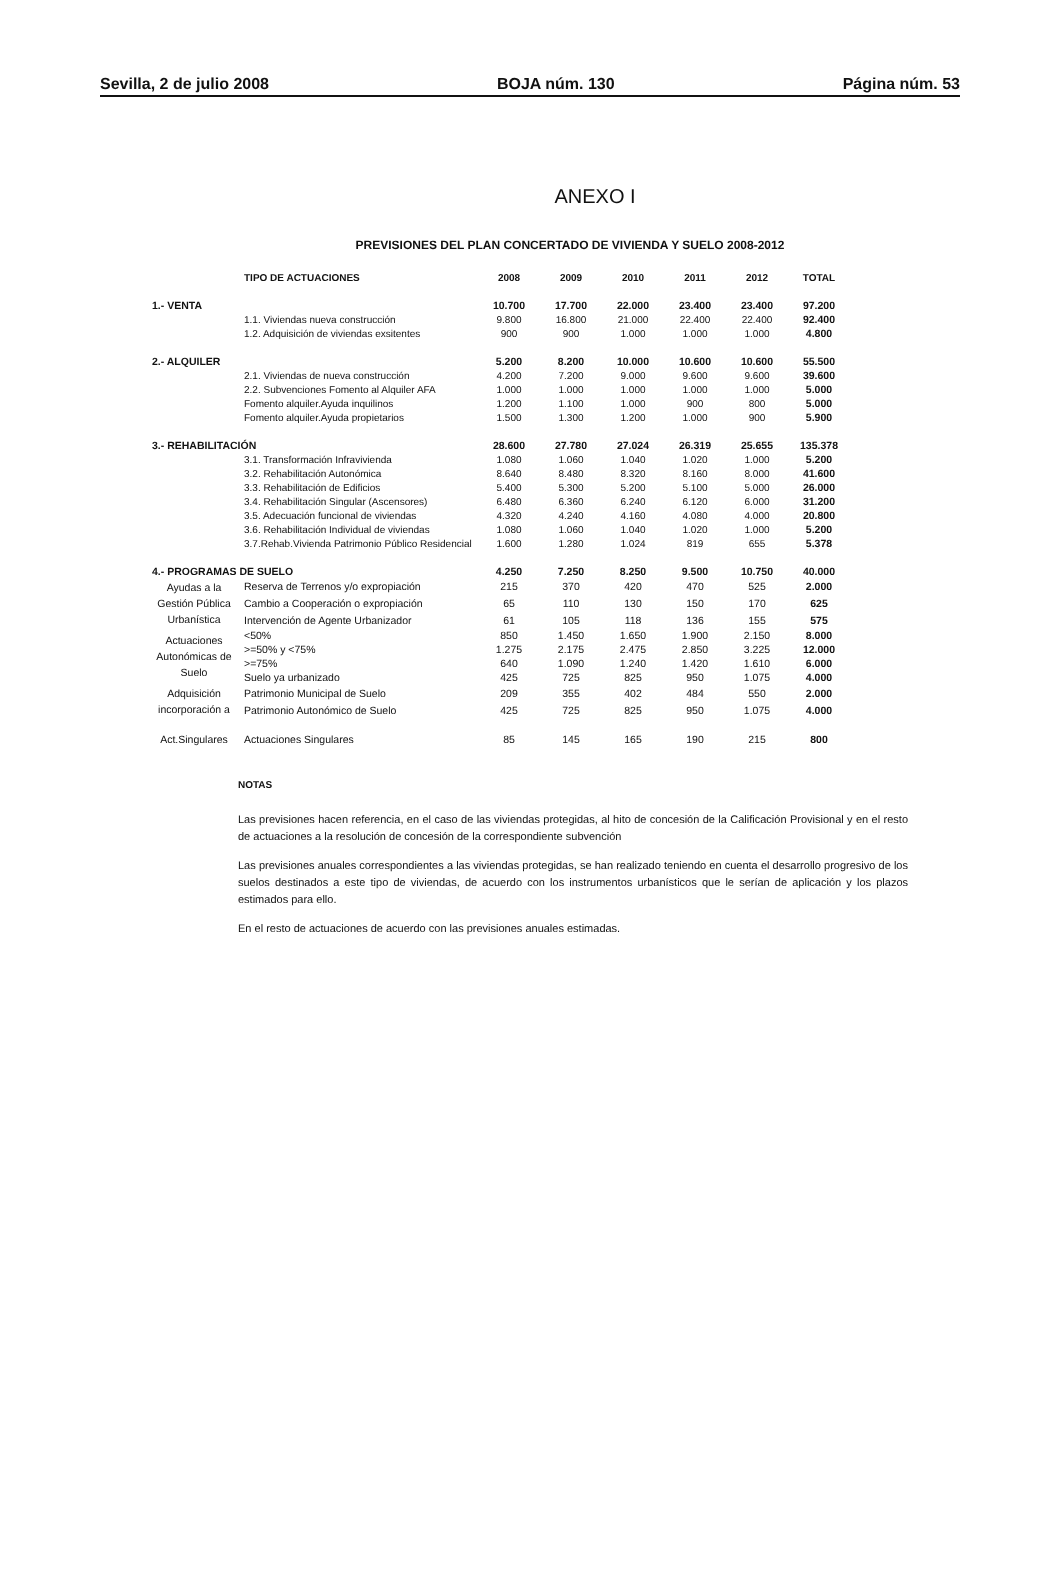Sevilla, 2 de julio 2008 BOJA núm. 130 Página núm. 53
ANEXO I
PREVISIONES DEL PLAN CONCERTADO DE VIVIENDA Y SUELO 2008-2012
| | TIPO DE ACTUACIONES | 2008 | 2009 | 2010 | 2011 | 2012 | TOTAL |
| --- | --- | --- | --- | --- | --- | --- | --- |
| 1.- VENTA | | 10.700 | 17.700 | 22.000 | 23.400 | 23.400 | 97.200 |
| | 1.1. Viviendas nueva construcción | 9.800 | 16.800 | 21.000 | 22.400 | 22.400 | 92.400 |
| | 1.2. Adquisición de viviendas exsitentes | 900 | 900 | 1.000 | 1.000 | 1.000 | 4.800 |
| 2.- ALQUILER | | 5.200 | 8.200 | 10.000 | 10.600 | 10.600 | 55.500 |
| | 2.1. Viviendas de nueva construcción | 4.200 | 7.200 | 9.000 | 9.600 | 9.600 | 39.600 |
| | 2.2. Subvenciones Fomento al Alquiler AFA | 1.000 | 1.000 | 1.000 | 1.000 | 1.000 | 5.000 |
| | Fomento alquiler.Ayuda inquilinos | 1.200 | 1.100 | 1.000 | 900 | 800 | 5.000 |
| | Fomento alquiler.Ayuda propietarios | 1.500 | 1.300 | 1.200 | 1.000 | 900 | 5.900 |
| 3.- REHABILITACIÓN | | 28.600 | 27.780 | 27.024 | 26.319 | 25.655 | 135.378 |
| | 3.1. Transformación Infravivienda | 1.080 | 1.060 | 1.040 | 1.020 | 1.000 | 5.200 |
| | 3.2. Rehabilitación Autonómica | 8.640 | 8.480 | 8.320 | 8.160 | 8.000 | 41.600 |
| | 3.3. Rehabilitación de Edificios | 5.400 | 5.300 | 5.200 | 5.100 | 5.000 | 26.000 |
| | 3.4. Rehabilitación Singular (Ascensores) | 6.480 | 6.360 | 6.240 | 6.120 | 6.000 | 31.200 |
| | 3.5. Adecuación funcional de viviendas | 4.320 | 4.240 | 4.160 | 4.080 | 4.000 | 20.800 |
| | 3.6. Rehabilitación Individual de viviendas | 1.080 | 1.060 | 1.040 | 1.020 | 1.000 | 5.200 |
| | 3.7.Rehab.Vivienda Patrimonio Público Residencial | 1.600 | 1.280 | 1.024 | 819 | 655 | 5.378 |
| 4.- PROGRAMAS DE SUELO | | 4.250 | 7.250 | 8.250 | 9.500 | 10.750 | 40.000 |
| Ayudas a la Gestión Pública Urbanística | Reserva de Terrenos y/o expropiación | 215 | 370 | 420 | 470 | 525 | 2.000 |
| | Cambio a Cooperación o expropiación | 65 | 110 | 130 | 150 | 170 | 625 |
| | Intervención de Agente Urbanizador | 61 | 105 | 118 | 136 | 155 | 575 |
| Actuaciones Autonómicas de Suelo | <50% | 850 | 1.450 | 1.650 | 1.900 | 2.150 | 8.000 |
| | >=50% y <75% | 1.275 | 2.175 | 2.475 | 2.850 | 3.225 | 12.000 |
| | >=75% | 640 | 1.090 | 1.240 | 1.420 | 1.610 | 6.000 |
| | Suelo ya urbanizado | 425 | 725 | 825 | 950 | 1.075 | 4.000 |
| Adquisición incorporación a | Patrimonio Municipal de Suelo | 209 | 355 | 402 | 484 | 550 | 2.000 |
| | Patrimonio Autonómico de Suelo | 425 | 725 | 825 | 950 | 1.075 | 4.000 |
| Act.Singulares | Actuaciones Singulares | 85 | 145 | 165 | 190 | 215 | 800 |
NOTAS
Las previsiones hacen referencia, en el caso de las viviendas protegidas, al hito de concesión de la Calificación Provisional y en el resto de actuaciones a la resolución de concesión de la correspondiente subvención
Las previsiones anuales correspondientes a las viviendas protegidas, se han realizado teniendo en cuenta el desarrollo progresivo de los suelos destinados a este tipo de viviendas, de acuerdo con los instrumentos urbanísticos que le serían de aplicación y los plazos estimados para ello.
En el resto de actuaciones de acuerdo con las previsiones anuales estimadas.